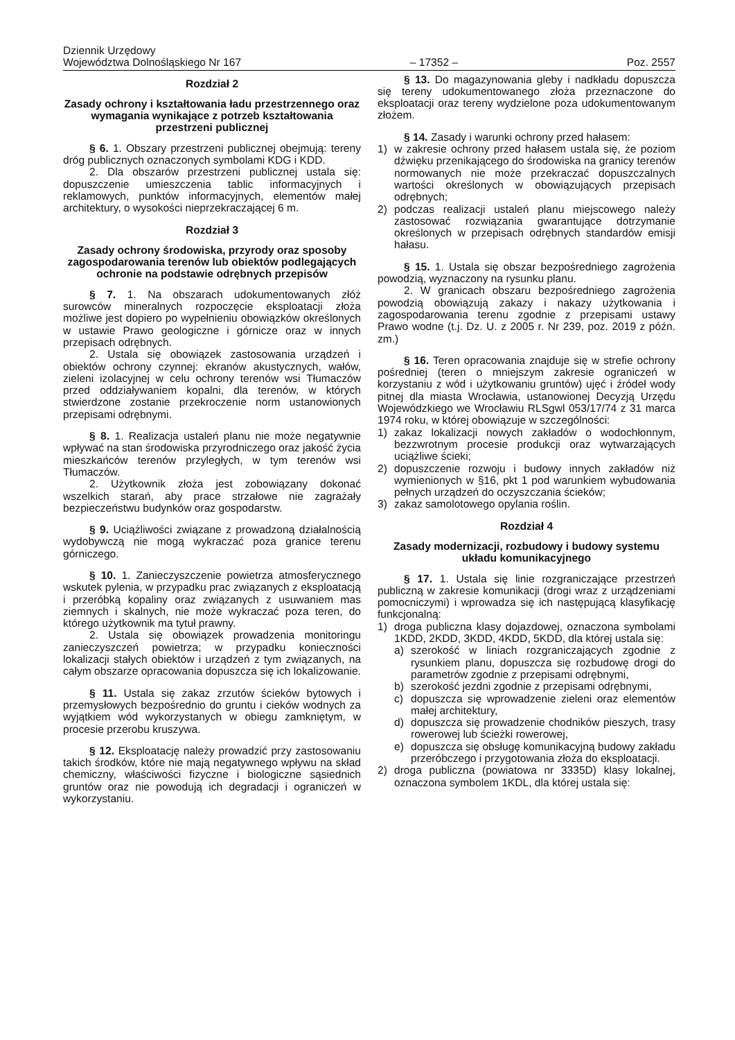Dziennik Urzędowy
Województwa Dolnośląskiego Nr 167
– 17352 –
Poz. 2557
Rozdział 2
Zasady ochrony i kształtowania ładu przestrzennego oraz wymagania wynikające z potrzeb kształtowania przestrzeni publicznej
§ 6. 1. Obszary przestrzeni publicznej obejmują: tereny dróg publicznych oznaczonych symbolami KDG i KDD.
2. Dla obszarów przestrzeni publicznej ustala się: dopuszczenie umieszczenia tablic informacyjnych i reklamowych, punktów informacyjnych, elementów małej architektury, o wysokości nieprzekraczającej 6 m.
Rozdział 3
Zasady ochrony środowiska, przyrody oraz sposoby zagospodarowania terenów lub obiektów podlegających ochronie na podstawie odrębnych przepisów
§ 7. 1. Na obszarach udokumentowanych złóż surowców mineralnych rozpoczęcie eksploatacji złoża możliwe jest dopiero po wypełnieniu obowiązków określonych w ustawie Prawo geologiczne i górnicze oraz w innych przepisach odrębnych.
2. Ustala się obowiązek zastosowania urządzeń i obiektów ochrony czynnej: ekranów akustycznych, wałów, zieleni izolacyjnej w celu ochrony terenów wsi Tłumaczów przed oddziaływaniem kopalni, dla terenów, w których stwierdzone zostanie przekroczenie norm ustanowionych przepisami odrębnymi.
§ 8. 1. Realizacja ustaleń planu nie może negatywnie wpływać na stan środowiska przyrodniczego oraz jakość życia mieszkańców terenów przyległych, w tym terenów wsi Tłumaczów.
2. Użytkownik złoża jest zobowiązany dokonać wszelkich starań, aby prace strzałowe nie zagrażały bezpieczeństwu budynków oraz gospodarstw.
§ 9. Uciążliwości związane z prowadzoną działalnością wydobywczą nie mogą wykraczać poza granice terenu górniczego.
§ 10. 1. Zanieczyszczenie powietrza atmosferycznego wskutek pylenia, w przypadku prac związanych z eksploatacją i przeróbką kopaliny oraz związanych z usuwaniem mas ziemnych i skalnych, nie może wykraczać poza teren, do którego użytkownik ma tytuł prawny.
2. Ustala się obowiązek prowadzenia monitoringu zanieczyszczeń powietrza; w przypadku konieczności lokalizacji stałych obiektów i urządzeń z tym związanych, na całym obszarze opracowania dopuszcza się ich lokalizowanie.
§ 11. Ustala się zakaz zrzutów ścieków bytowych i przemysłowych bezpośrednio do gruntu i cieków wodnych za wyjątkiem wód wykorzystanych w obiegu zamkniętym, w procesie przerobu kruszywa.
§ 12. Eksploatację należy prowadzić przy zastosowaniu takich środków, które nie mają negatywnego wpływu na skład chemiczny, właściwości fizyczne i biologiczne sąsiednich gruntów oraz nie powodują ich degradacji i ograniczeń w wykorzystaniu.
§ 13. Do magazynowania gleby i nadkładu dopuszcza się tereny udokumentowanego złoża przeznaczone do eksploatacji oraz tereny wydzielone poza udokumentowanym złożem.
§ 14. Zasady i warunki ochrony przed hałasem:
1) w zakresie ochrony przed hałasem ustala się, że poziom dźwięku przenikającego do środowiska na granicy terenów normowanych nie może przekraczać dopuszczalnych wartości określonych w obowiązujących przepisach odrębnych;
2) podczas realizacji ustaleń planu miejscowego należy zastosować rozwiązania gwarantujące dotrzymanie określonych w przepisach odrębnych standardów emisji hałasu.
§ 15. 1. Ustala się obszar bezpośredniego zagrożenia powodzią, wyznaczony na rysunku planu.
2. W granicach obszaru bezpośredniego zagrożenia powodzią obowiązują zakazy i nakazy użytkowania i zagospodarowania terenu zgodnie z przepisami ustawy Prawo wodne (t.j. Dz. U. z 2005 r. Nr 239, poz. 2019 z późn. zm.)
§ 16. Teren opracowania znajduje się w strefie ochrony pośredniej (teren o mniejszym zakresie ograniczeń w korzystaniu z wód i użytkowaniu gruntów) ujęć i źródeł wody pitnej dla miasta Wrocławia, ustanowionej Decyzją Urzędu Wojewódzkiego we Wrocławiu RLSgwl 053/17/74 z 31 marca 1974 roku, w której obowiązuje w szczególności:
1) zakaz lokalizacji nowych zakładów o wodochłonnym, bezzwrotnym procesie produkcji oraz wytwarzających uciążliwe ścieki;
2) dopuszczenie rozwoju i budowy innych zakładów niż wymienionych w §16, pkt 1 pod warunkiem wybudowania pełnych urządzeń do oczyszczania ścieków;
3) zakaz samolotowego opylania roślin.
Rozdział 4
Zasady modernizacji, rozbudowy i budowy systemu układu komunikacyjnego
§ 17. 1. Ustala się linie rozgraniczające przestrzeń publiczną w zakresie komunikacji (drogi wraz z urządzeniami pomocniczymi) i wprowadza się ich następującą klasyfikację funkcjonalną:
1) droga publiczna klasy dojazdowej, oznaczona symbolami 1KDD, 2KDD, 3KDD, 4KDD, 5KDD, dla której ustala się:
a) szerokość w liniach rozgraniczających zgodnie z rysunkiem planu, dopuszcza się rozbudowę drogi do parametrów zgodnie z przepisami odrębnymi,
b) szerokość jezdni zgodnie z przepisami odrębnymi,
c) dopuszcza się wprowadzenie zieleni oraz elementów małej architektury,
d) dopuszcza się prowadzenie chodników pieszych, trasy rowerowej lub ścieżki rowerowej,
e) dopuszcza się obsługę komunikacyjną budowy zakładu przeróbczego i przygotowania złoża do eksploatacji.
2) droga publiczna (powiatowa nr 3335D) klasy lokalnej, oznaczona symbolem 1KDL, dla której ustala się: